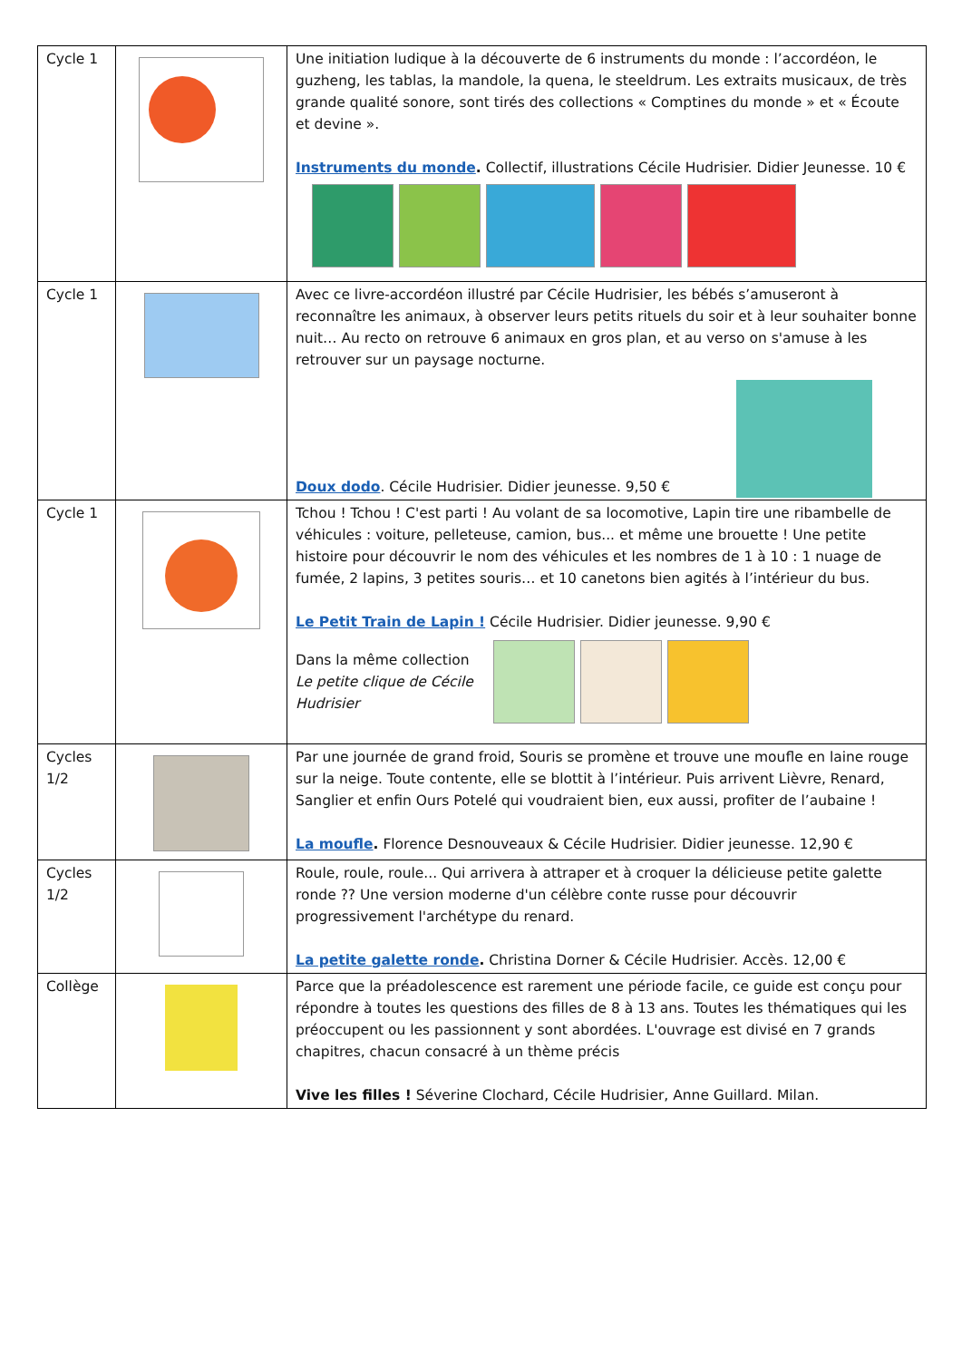| Cycle 1 | | Une initiation ludique à la découverte de 6 instruments du monde : l’accordéon, le guzheng, les tablas, la mandole, la quena, le steeldrum. Les extraits musicaux, de très grande qualité sonore, sont tirés des collections « Comptines du monde » et « Écoute et devine ». Instruments du monde . Collectif, illustrations Cécile Hudrisier. Didier Jeunesse. 10 € |
| Cycle 1 | | Avec ce livre-accordéon illustré par Cécile Hudrisier, les bébés s’amuseront à reconnaître les animaux, à observer leurs petits rituels du soir et à leur souhaiter bonne nuit… Au recto on retrouve 6 animaux en gros plan, et au verso on s'amuse à les retrouver sur un paysage nocturne. Doux dodo . Cécile Hudrisier. Didier jeunesse. 9,50 € |
| Cycle 1 | | Tchou ! Tchou ! C'est parti ! Au volant de sa locomotive, Lapin tire une ribambelle de véhicules : voiture, pelleteuse, camion, bus... et même une brouette ! Une petite histoire pour découvrir le nom des véhicules et les nombres de 1 à 10 : 1 nuage de fumée, 2 lapins, 3 petites souris… et 10 canetons bien agités à l’intérieur du bus. Le Petit Train de Lapin ! Cécile Hudrisier. Didier jeunesse. 9,90 € Dans la même collection Le petite clique de Cécile Hudrisier |
| Cycles 1/2 | | Par une journée de grand froid, Souris se promène et trouve une moufle en laine rouge sur la neige. Toute contente, elle se blottit à l’intérieur. Puis arrivent Lièvre, Renard, Sanglier et enfin Ours Potelé qui voudraient bien, eux aussi, profiter de l’aubaine ! La moufle . Florence Desnouveaux & Cécile Hudrisier. Didier jeunesse. 12,90 € |
| Cycles 1/2 | | Roule, roule, roule... Qui arrivera à attraper et à croquer la délicieuse petite galette ronde ?? Une version moderne d'un célèbre conte russe pour découvrir progressivement l'archétype du renard. La petite galette ronde . Christina Dorner & Cécile Hudrisier. Accès. 12,00 € |
| Collège | | Parce que la préadolescence est rarement une période facile, ce guide est conçu pour répondre à toutes les questions des filles de 8 à 13 ans. Toutes les thématiques qui les préoccupent ou les passionnent y sont abordées. L'ouvrage est divisé en 7 grands chapitres, chacun consacré à un thème précis Vive les filles ! Séverine Clochard, Cécile Hudrisier, Anne Guillard. Milan. |